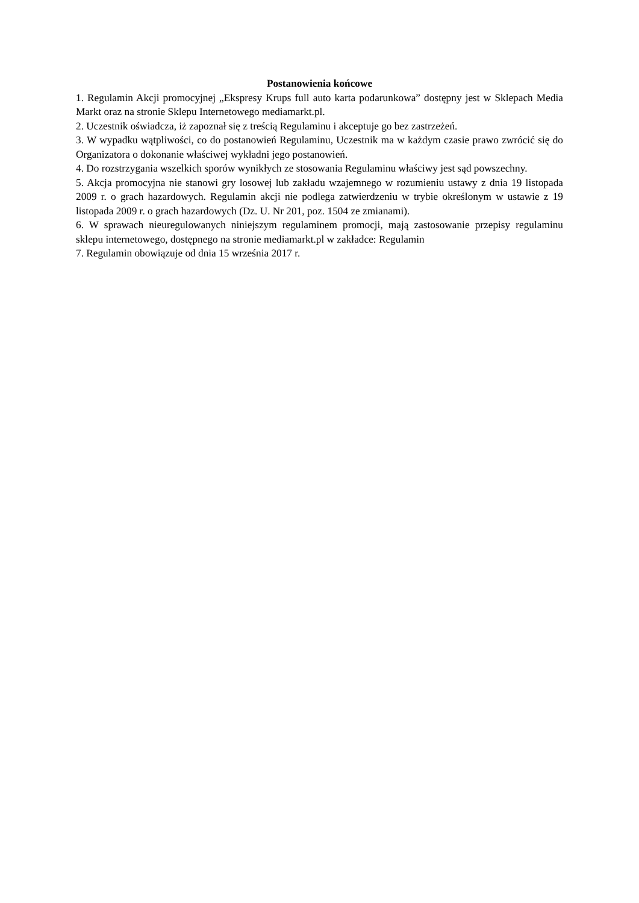Postanowienia końcowe
1. Regulamin Akcji promocyjnej „Ekspresy Krups full auto karta podarunkowa” dostępny jest w Sklepach Media Markt oraz na stronie Sklepu Internetowego mediamarkt.pl.
2. Uczestnik oświadcza, iż zapoznał się z treścią Regulaminu i akceptuje go bez zastrzeżeń.
3. W wypadku wątpliwości, co do postanowień Regulaminu, Uczestnik ma w każdym czasie prawo zwrócić się do Organizatora o dokonanie właściwej wykładni jego postanowień.
4. Do rozstrzygania wszelkich sporów wynikłych ze stosowania Regulaminu właściwy jest sąd powszechny.
5. Akcja promocyjna nie stanowi gry losowej lub zakładu wzajemnego w rozumieniu ustawy z dnia 19 listopada 2009 r. o grach hazardowych. Regulamin akcji nie podlega zatwierdzeniu w trybie określonym w ustawie z 19 listopada 2009 r. o grach hazardowych (Dz. U. Nr 201, poz. 1504 ze zmianami).
6. W sprawach nieuregulowanych niniejszym regulaminem promocji, mają zastosowanie przepisy regulaminu sklepu internetowego, dostępnego na stronie mediamarkt.pl w zakładce: Regulamin
7. Regulamin obowiązuje od dnia 15 września 2017 r.